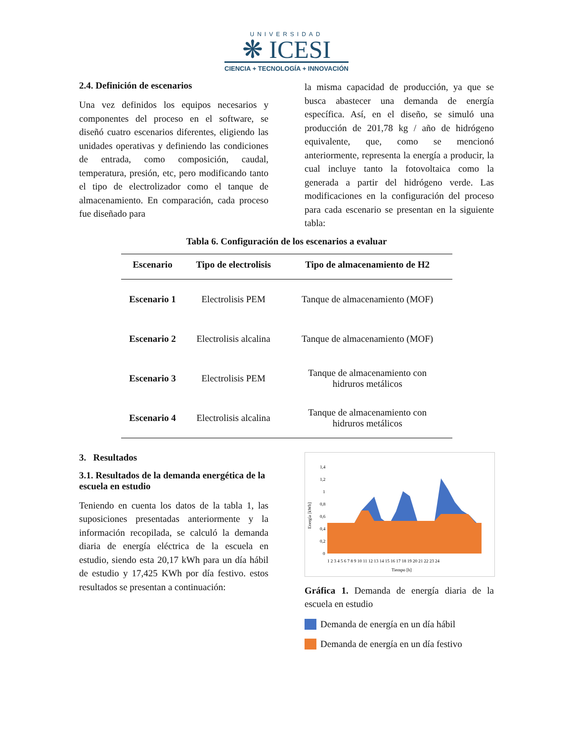UNIVERSIDAD
❋ ICESI
CIENCIA + TECNOLOGÍA + INNOVACIÓN
2.4. Definición de escenarios
Una vez definidos los equipos necesarios y componentes del proceso en el software, se diseñó cuatro escenarios diferentes, eligiendo las unidades operativas y definiendo las condiciones de entrada, como composición, caudal, temperatura, presión, etc, pero modificando tanto el tipo de electrolizador como el tanque de almacenamiento. En comparación, cada proceso fue diseñado para
la misma capacidad de producción, ya que se busca abastecer una demanda de energía específica. Así, en el diseño, se simuló una producción de 201,78 kg / año de hidrógeno equivalente, que, como se mencionó anteriormente, representa la energía a producir, la cual incluye tanto la fotovoltaica como la generada a partir del hidrógeno verde. Las modificaciones en la configuración del proceso para cada escenario se presentan en la siguiente tabla:
Tabla 6. Configuración de los escenarios a evaluar
| Escenario | Tipo de electrolisis | Tipo de almacenamiento de H2 |
| --- | --- | --- |
| Escenario 1 | Electrolisis PEM | Tanque de almacenamiento (MOF) |
| Escenario 2 | Electrolisis alcalina | Tanque de almacenamiento (MOF) |
| Escenario 3 | Electrolisis PEM | Tanque de almacenamiento con hidruros metálicos |
| Escenario 4 | Electrolisis alcalina | Tanque de almacenamiento con hidruros metálicos |
3. Resultados
3.1. Resultados de la demanda energética de la escuela en estudio
Teniendo en cuenta los datos de la tabla 1, las suposiciones presentadas anteriormente y la información recopilada, se calculó la demanda diaria de energía eléctrica de la escuela en estudio, siendo esta 20,17 kWh para un día hábil de estudio y 17,425 KWh por día festivo. estos resultados se presentan a continuación:
Energía [kWh]
1,4
1,2
1
0,8
0,6
0,4
0,2
0
1 2 3 4 5 6 7 8 9 10 11 12 13 14 15 16 17 18 19 20 21 22 23 24
Tiempo [h]
Gráfica 1. Demanda de energía diaria de la escuela en estudio
Demanda de energía en un día hábil
Demanda de energía en un día festivo